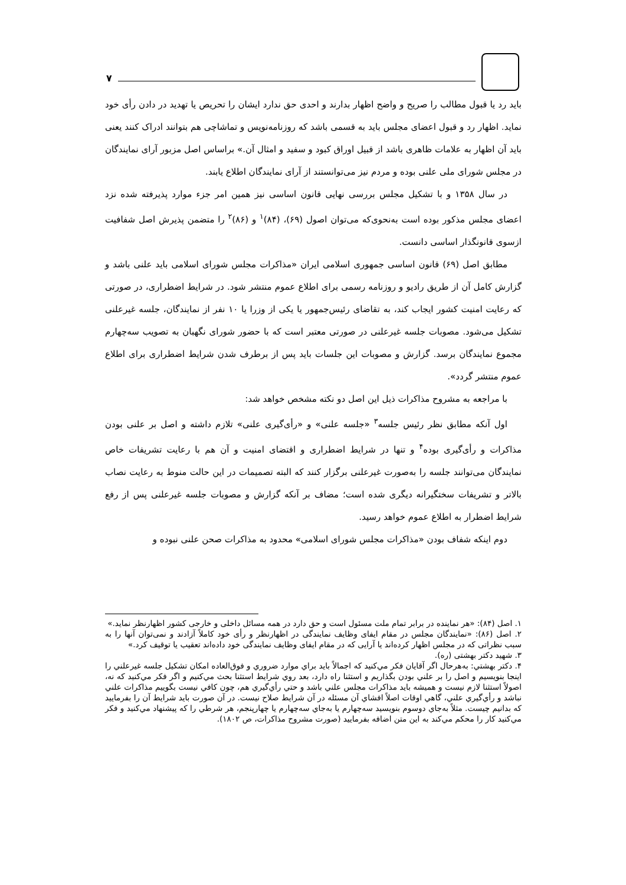۷
باید رد یا قبول مطالب را صریح و واضح اظهار بدارند و احدی حق ندارد ایشان را تحریص یا تهدید در دادن رأی خود نماید. اظهار رد و قبول اعضای مجلس باید به قسمی باشد که روزنامه‌نویس و تماشاچی هم بتوانند ادراک کنند یعنی باید آن اظهار به علامات ظاهری باشد از قبیل اوراق کبود و سفید و امثال آن.» براساس اصل مزبور آرای نمایندگان در مجلس شورای ملی علنی بوده و مردم نیز می‌توانستند از آرای نمایندگان اطلاع یابند.
در سال ۱۳۵۸ و با تشکیل مجلس بررسی نهایی قانون اساسی نیز همین امر جزء موارد پذیرفته شده نزد اعضای مجلس مذکور بوده است به‌نحوی‌که می‌توان اصول (۶۹)، (۸۴)<sup>۱</sup> و (۸۶)<sup>۲</sup> را متضمن پذیرش اصل شفافیت ازسوی قانونگذار اساسی دانست.
مطابق اصل (۶۹) قانون اساسی جمهوری اسلامی ایران «مذاکرات مجلس شورای اسلامی باید علنی باشد و گزارش کامل آن از طریق رادیو و روزنامه رسمی برای اطلاع عموم منتشر شود. در شرایط اضطراری، در صورتی که رعایت امنیت کشور ایجاب کند، به تقاضای رئیس‌جمهور یا یکی از وزرا یا ۱۰ نفر از نمایندگان، جلسه غیرعلنی تشکیل می‌شود. مصوبات جلسه غیرعلنی در صورتی معتبر است که با حضور شورای نگهبان به تصویب سه‌چهارم مجموع نمایندگان برسد. گزارش و مصوبات این جلسات باید پس از برطرف شدن شرایط اضطراری برای اطلاع عموم منتشر گردد».
با مراجعه به مشروح مذاکرات ذیل این اصل دو نکته مشخص خواهد شد:
اول آنکه مطابق نظر رئیس جلسه<sup>۳</sup> «جلسه علنی» و «رأی‌گیری علنی» تلازم داشته و اصل بر علنی بودن مذاکرات و رأی‌گیری بوده<sup>۴</sup> و تنها در شرایط اضطراری و اقتضای امنیت و آن هم با رعایت تشریفات خاص نمایندگان می‌توانند جلسه را به‌صورت غیرعلنی برگزار کنند که البته تصمیمات در این حالت منوط به رعایت نصاب بالاتر و تشریفات سختگیرانه دیگری شده است؛ مضاف بر آنکه گزارش و مصوبات جلسه غیرعلنی پس از رفع شرایط اضطرار به اطلاع عموم خواهد رسید.
دوم اینکه شفاف بودن «مذاکرات مجلس شورای اسلامی» محدود به مذاکرات صحن علنی نبوده و
۱. اصل (۸۴): «هر نماینده در برابر تمام ملت مسئول است و حق دارد در همه مسائل داخلی و خارجی کشور اظهارنظر نماید.»
۲. اصل (۸۶): «نمایندگان مجلس در مقام ایفای وظایف نمایندگی در اظهارنظر و رأی خود کاملاً آزادند و نمی‌توان آنها را به سبب نظراتی که در مجلس اظهار کرده‌اند یا آرایی که در مقام ایفای وظایف نمایندگی خود داده‌اند تعقیب یا توقیف کرد.»
۳. شهید دکتر بهشتی (ره).
۴. دکتر بهشتي: به‌هرحال اگر آقايان فکر مي‌کنيد که اجمالاً بايد براي موارد ضروري و فوق‌العاده امکان تشکيل جلسه غيرعلني را اينجا بنويسيم و اصل را بر علني بودن بگذاريم و استثنا راه دارد، بعد روي شرايط استثنا بحث مي‌کنيم و اگر فکر مي‌کنيد که نه، اصولاً استثنا لازم نيست و هميشه بايد مذاکرات مجلس علني باشد و حتي رأي‌گيري هم، چون کافي نيست بگوييم مذاکرات علني نباشد و رأي‌گيري علني، گاهي اوقات اصلاً افشاي آن مسئله در آن شرايط صلاح نيست. در آن صورت بايد شرايط آن را بفرماييد که بدانيم چيست. مثلاً به‌جاي دوسوم بنويسيد سه‌چهارم يا به‌جاي سه‌چهارم يا چهارپنجم، هر شرطي را که پيشنهاد مي‌کنيد و فکر مي‌کنيد کار را محکم مي‌کند به اين متن اضافه بفرماييد (صورت مشروح مذاکرات، ص ۱۸۰۲).